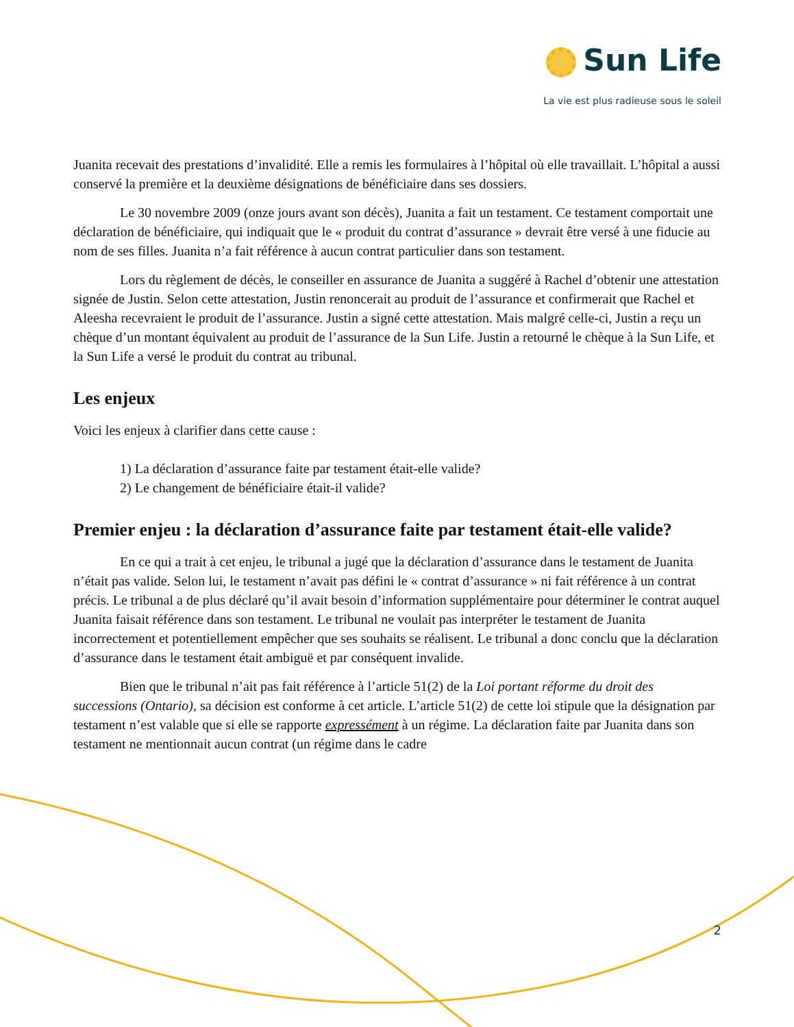Sun Life
La vie est plus radieuse sous le soleil
Juanita recevait des prestations d’invalidité. Elle a remis les formulaires à l’hôpital où elle travaillait. L’hôpital a aussi conservé la première et la deuxième désignations de bénéficiaire dans ses dossiers.
Le 30 novembre 2009 (onze jours avant son décès), Juanita a fait un testament. Ce testament comportait une déclaration de bénéficiaire, qui indiquait que le « produit du contrat d’assurance » devrait être versé à une fiducie au nom de ses filles. Juanita n’a fait référence à aucun contrat particulier dans son testament.
Lors du règlement de décès, le conseiller en assurance de Juanita a suggéré à Rachel d’obtenir une attestation signée de Justin. Selon cette attestation, Justin renoncerait au produit de l’assurance et confirmerait que Rachel et Aleesha recevraient le produit de l’assurance. Justin a signé cette attestation. Mais malgré celle-ci, Justin a reçu un chèque d’un montant équivalent au produit de l’assurance de la Sun Life. Justin a retourné le chèque à la Sun Life, et la Sun Life a versé le produit du contrat au tribunal.
Les enjeux
Voici les enjeux à clarifier dans cette cause :
1) La déclaration d’assurance faite par testament était-elle valide?
2) Le changement de bénéficiaire était-il valide?
Premier enjeu : la déclaration d’assurance faite par testament était-elle valide?
En ce qui a trait à cet enjeu, le tribunal a jugé que la déclaration d’assurance dans le testament de Juanita n’était pas valide. Selon lui, le testament n’avait pas défini le « contrat d’assurance » ni fait référence à un contrat précis. Le tribunal a de plus déclaré qu’il avait besoin d’information supplémentaire pour déterminer le contrat auquel Juanita faisait référence dans son testament. Le tribunal ne voulait pas interpréter le testament de Juanita incorrectement et potentiellement empêcher que ses souhaits se réalisent. Le tribunal a donc conclu que la déclaration d’assurance dans le testament était ambiguë et par conséquent invalide.
Bien que le tribunal n’ait pas fait référence à l’article 51(2) de la Loi portant réforme du droit des successions (Ontario), sa décision est conforme à cet article. L’article 51(2) de cette loi stipule que la désignation par testament n’est valable que si elle se rapporte expressément à un régime. La déclaration faite par Juanita dans son testament ne mentionnait aucun contrat (un régime dans le cadre
2